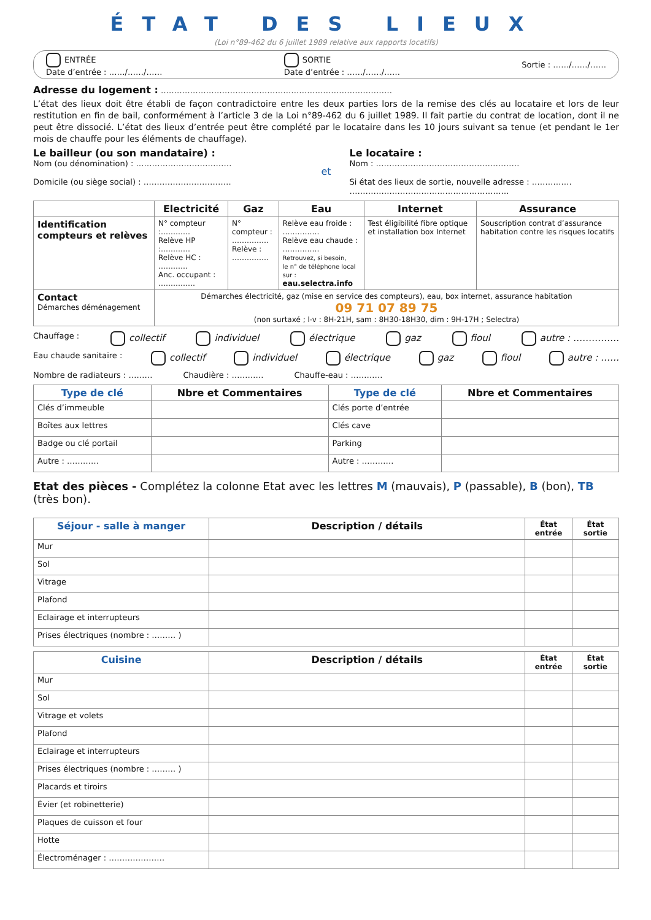ÉTAT DES LIEUX
(Loi n°89-462 du 6 juillet 1989 relative aux rapports locatifs)
ENTRÉE
Date d’entrée : ……/……/……
SORTIE
Date d’entrée : ……/……/……
Sortie : ……/……/……
Adresse du logement : ……………………………………………………………………………
L’état des lieux doit être établi de façon contradictoire entre les deux parties lors de la remise des clés au locataire et lors de leur restitution en fin de bail, conformément à l’article 3 de la Loi n°89-462 du 6 juillet 1989. Il fait partie du contrat de location, dont il ne peut être dissocié. L’état des lieux d’entrée peut être complété par le locataire dans les 10 jours suivant sa tenue (et pendant le 1er mois de chauffe pour les éléments de chauffage).
Le bailleur (ou son mandataire) :
Nom (ou dénomination) : ………………………………
Domicile (ou siège social) : ……………………………
et
Le locataire :
Nom : ………………………………………………
Si état des lieux de sortie, nouvelle adresse : ……………
……………………………………………………
| | Electricité | Gaz | Eau | Internet | Assurance |
| --- | --- | --- | --- | --- | --- |
| Identification compteurs et relèves | N° compteur :………… Relève HP :………… Relève HC : ………… Anc. occupant : …………… | N° compteur : …………… Relève : …………… | Relève eau froide : …………… Relève eau chaude : …………… Retrouvez, si besoin, le n° de téléphone local sur : eau.selectra.info | Test éligibilité fibre optique et installation box Internet | Souscription contrat d’assurance habitation contre les risques locatifs |
| Contact Démarches déménagement | Démarches électricité, gaz (mise en service des compteurs), eau, box internet, assurance habitation 09 71 07 89 75 (non surtaxé ; l-v : 8H-21H, sam : 8H30-18H30, dim : 9H-17H ; Selectra) | | | | |
Chauffage : collectif individuel électrique gaz fioul autre : ……………
Eau chaude sanitaire : collectif individuel électrique gaz fioul autre : ……
Nombre de radiateurs : ……… Chaudière : ………… Chauffe-eau : …………
| Type de clé | Nbre et Commentaires | Type de clé | Nbre et Commentaires |
| --- | --- | --- | --- |
| Clés d’immeuble | | Clés porte d’entrée | |
| Boîtes aux lettres | | Clés cave | |
| Badge ou clé portail | | Parking | |
| Autre : ………… | | Autre : ………… | |
Etat des pièces - Complétez la colonne Etat avec les lettres M (mauvais), P (passable), B (bon), TB (très bon).
| Séjour - salle à manger | Description / détails | État entrée | État sortie |
| --- | --- | --- | --- |
| Mur | | | |
| Sol | | | |
| Vitrage | | | |
| Plafond | | | |
| Eclairage et interrupteurs | | | |
| Prises électriques (nombre : ……… ) | | | |
| Cuisine | Description / détails | État entrée | État sortie |
| --- | --- | --- | --- |
| Mur | | | |
| Sol | | | |
| Vitrage et volets | | | |
| Plafond | | | |
| Eclairage et interrupteurs | | | |
| Prises électriques (nombre : ……… ) | | | |
| Placards et tiroirs | | | |
| Évier (et robinetterie) | | | |
| Plaques de cuisson et four | | | |
| Hotte | | | |
| Électroménager : ………………… | | | |